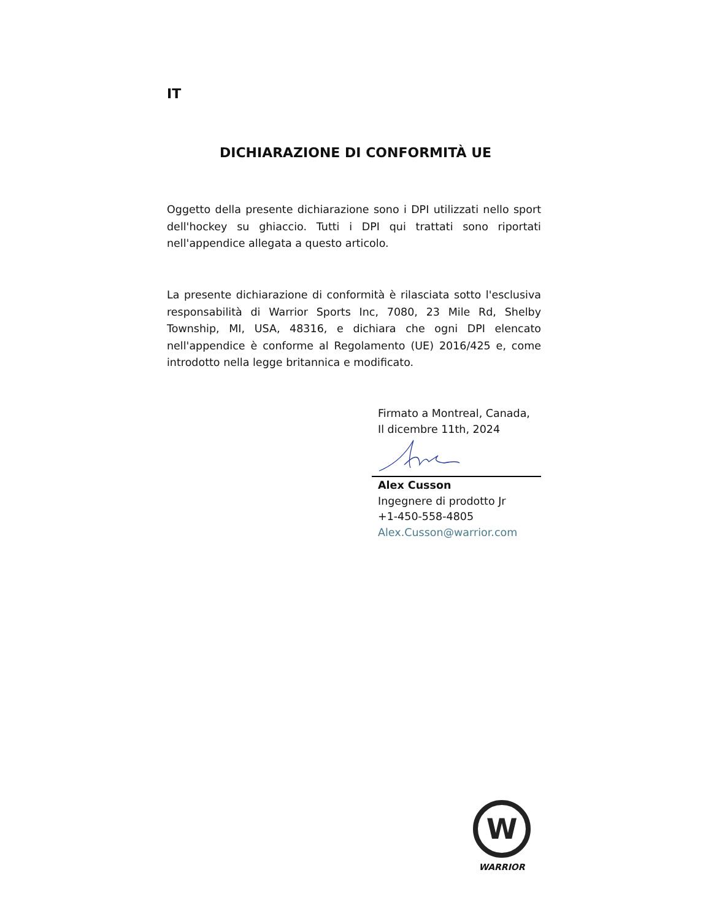IT
DICHIARAZIONE DI CONFORMITÀ UE
Oggetto della presente dichiarazione sono i DPI utilizzati nello sport dell'hockey su ghiaccio. Tutti i DPI qui trattati sono riportati nell'appendice allegata a questo articolo.
La presente dichiarazione di conformità è rilasciata sotto l'esclusiva responsabilità di Warrior Sports Inc, 7080, 23 Mile Rd, Shelby Township, MI, USA, 48316, e dichiara che ogni DPI elencato nell'appendice è conforme al Regolamento (UE) 2016/425 e, come introdotto nella legge britannica e modificato.
Firmato a Montreal, Canada,
Il dicembre 11th, 2024
Alex Cusson
Ingegnere di prodotto Jr
+1-450-558-4805
Alex.Cusson@warrior.com
W
WARRIOR